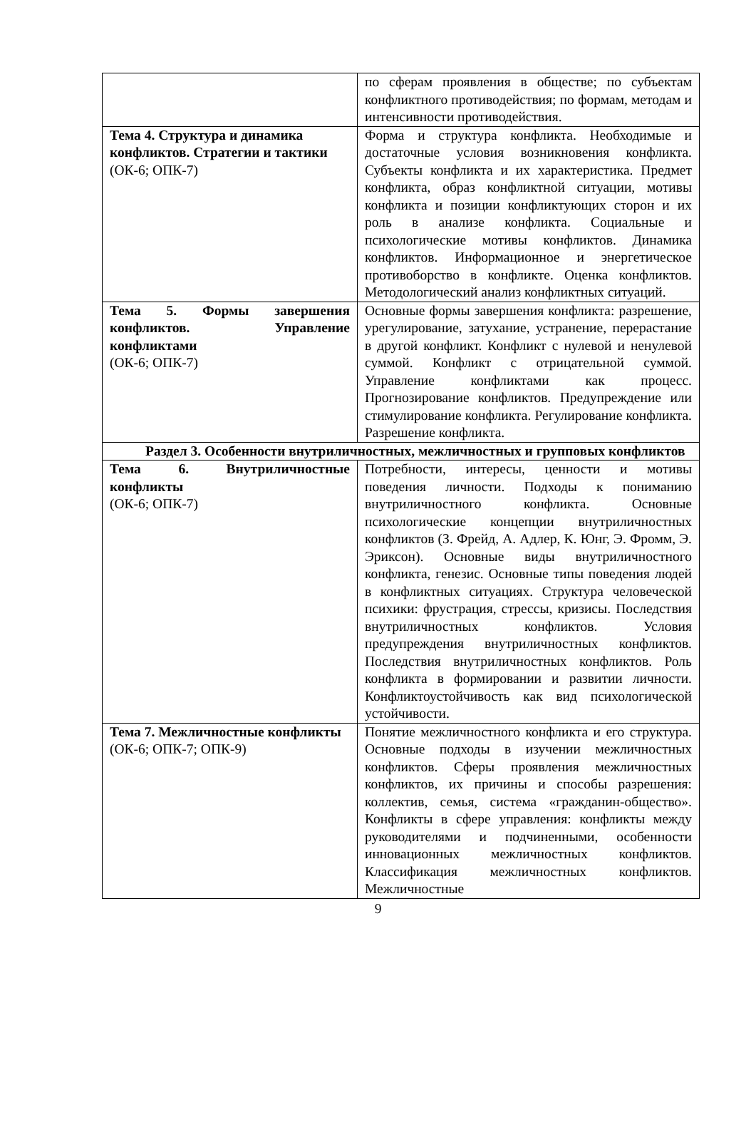| | по сферам проявления в обществе; по субъектам конфликтного противодействия; по формам, методам и интенсивности противодействия. |
| Тема 4. Структура и динамика конфликтов. Стратегии и тактики (ОК-6; ОПК-7) | Форма и структура конфликта. Необходимые и достаточные условия возникновения конфликта. Субъекты конфликта и их характеристика. Предмет конфликта, образ конфликтной ситуации, мотивы конфликта и позиции конфликтующих сторон и их роль в анализе конфликта. Социальные и психологические мотивы конфликтов. Динамика конфликтов. Информационное и энергетическое противоборство в конфликте. Оценка конфликтов. Методологический анализ конфликтных ситуаций. |
| Тема 5. Формы завершения конфликтов. Управление конфликтами (ОК-6; ОПК-7) | Основные формы завершения конфликта: разрешение, урегулирование, затухание, устранение, перерастание в другой конфликт. Конфликт с нулевой и ненулевой суммой. Конфликт с отрицательной суммой. Управление конфликтами как процесс. Прогнозирование конфликтов. Предупреждение или стимулирование конфликта. Регулирование конфликта. Разрешение конфликта. |
| Раздел 3. Особенности внутриличностных, межличностных и групповых конфликтов | |
| Тема 6. Внутриличностные конфликты (ОК-6; ОПК-7) | Потребности, интересы, ценности и мотивы поведения личности. Подходы к пониманию внутриличностного конфликта. Основные психологические концепции внутриличностных конфликтов (З. Фрейд, А. Адлер, К. Юнг, Э. Фромм, Э. Эриксон). Основные виды внутриличностного конфликта, генезис. Основные типы поведения людей в конфликтных ситуациях. Структура человеческой психики: фрустрация, стрессы, кризисы. Последствия внутриличностных конфликтов. Условия предупреждения внутриличностных конфликтов. Последствия внутриличностных конфликтов. Роль конфликта в формировании и развитии личности. Конфликтоустойчивость как вид психологической устойчивости. |
| Тема 7. Межличностные конфликты (ОК-6; ОПК-7; ОПК-9) | Понятие межличностного конфликта и его структура. Основные подходы в изучении межличностных конфликтов. Сферы проявления межличностных конфликтов, их причины и способы разрешения: коллектив, семья, система «гражданин-общество». Конфликты в сфере управления: конфликты между руководителями и подчиненными, особенности инновационных межличностных конфликтов. Классификация межличностных конфликтов. Межличностные |
9